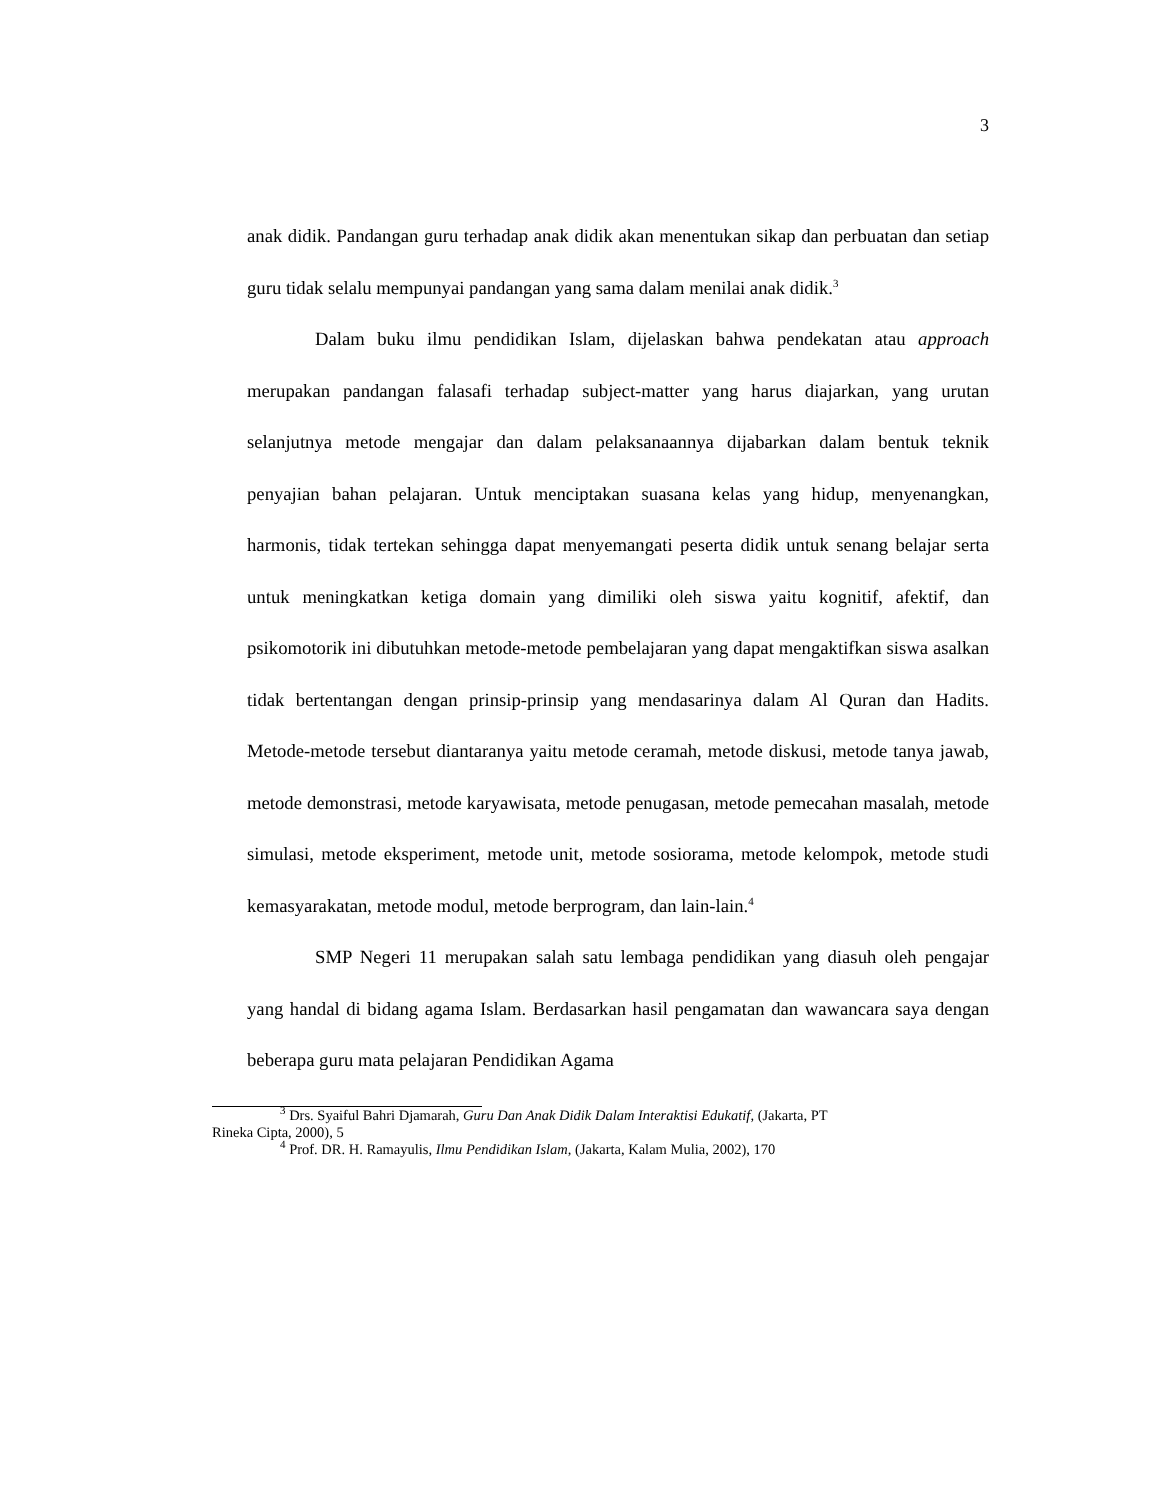3
anak didik. Pandangan guru terhadap anak didik akan menentukan sikap dan perbuatan dan setiap guru tidak selalu mempunyai pandangan yang sama dalam menilai anak didik.<sup>3</sup>
Dalam buku ilmu pendidikan Islam, dijelaskan bahwa pendekatan atau approach merupakan pandangan falasafi terhadap subject-matter yang harus diajarkan, yang urutan selanjutnya metode mengajar dan dalam pelaksanaannya dijabarkan dalam bentuk teknik penyajian bahan pelajaran. Untuk menciptakan suasana kelas yang hidup, menyenangkan, harmonis, tidak tertekan sehingga dapat menyemangati peserta didik untuk senang belajar serta untuk meningkatkan ketiga domain yang dimiliki oleh siswa yaitu kognitif, afektif, dan psikomotorik ini dibutuhkan metode-metode pembelajaran yang dapat mengaktifkan siswa asalkan tidak bertentangan dengan prinsip-prinsip yang mendasarinya dalam Al Quran dan Hadits. Metode-metode tersebut diantaranya yaitu metode ceramah, metode diskusi, metode tanya jawab, metode demonstrasi, metode karyawisata, metode penugasan, metode pemecahan masalah, metode simulasi, metode eksperiment, metode unit, metode sosiorama, metode kelompok, metode studi kemasyarakatan, metode modul, metode berprogram, dan lain-lain.<sup>4</sup>
SMP Negeri 11 merupakan salah satu lembaga pendidikan yang diasuh oleh pengajar yang handal di bidang agama Islam. Berdasarkan hasil pengamatan dan wawancara saya dengan beberapa guru mata pelajaran Pendidikan Agama
<sup>3</sup> Drs. Syaiful Bahri Djamarah, Guru Dan Anak Didik Dalam Interaktisi Edukatif, (Jakarta, PT
Rineka Cipta, 2000), 5
<sup>4</sup> Prof. DR. H. Ramayulis, Ilmu Pendidikan Islam, (Jakarta, Kalam Mulia, 2002), 170